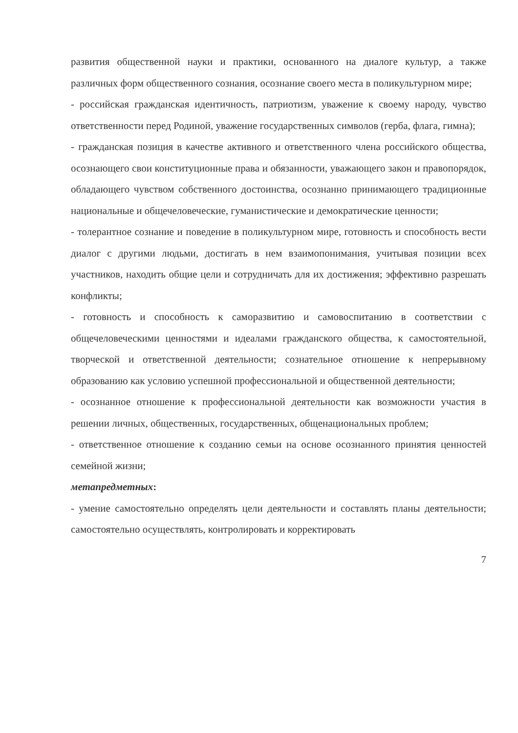развития общественной науки и практики, основанного на диалоге культур, а также различных форм общественного сознания, осознание своего места в поликультурном мире;
- российская гражданская идентичность, патриотизм, уважение к своему народу, чувство ответственности перед Родиной, уважение государственных символов (герба, флага, гимна);
- гражданская позиция в качестве активного и ответственного члена российского общества, осознающего свои конституционные права и обязанности, уважающего закон и правопорядок, обладающего чувством собственного достоинства, осознанно принимающего традиционные национальные и общечеловеческие, гуманистические и демократические ценности;
- толерантное сознание и поведение в поликультурном мире, готовность и способность вести диалог с другими людьми, достигать в нем взаимопонимания, учитывая позиции всех участников, находить общие цели и сотрудничать для их достижения; эффективно разрешать конфликты;
- готовность и способность к саморазвитию и самовоспитанию в соответствии с общечеловеческими ценностями и идеалами гражданского общества, к самостоятельной, творческой и ответственной деятельности; сознательное отношение к непрерывному образованию как условию успешной профессиональной и общественной деятельности;
- осознанное отношение к профессиональной деятельности как возможности участия в решении личных, общественных, государственных, общенациональных проблем;
- ответственное отношение к созданию семьи на основе осознанного принятия ценностей семейной жизни;
метапредметных:
- умение самостоятельно определять цели деятельности и составлять планы деятельности; самостоятельно осуществлять, контролировать и корректировать
7